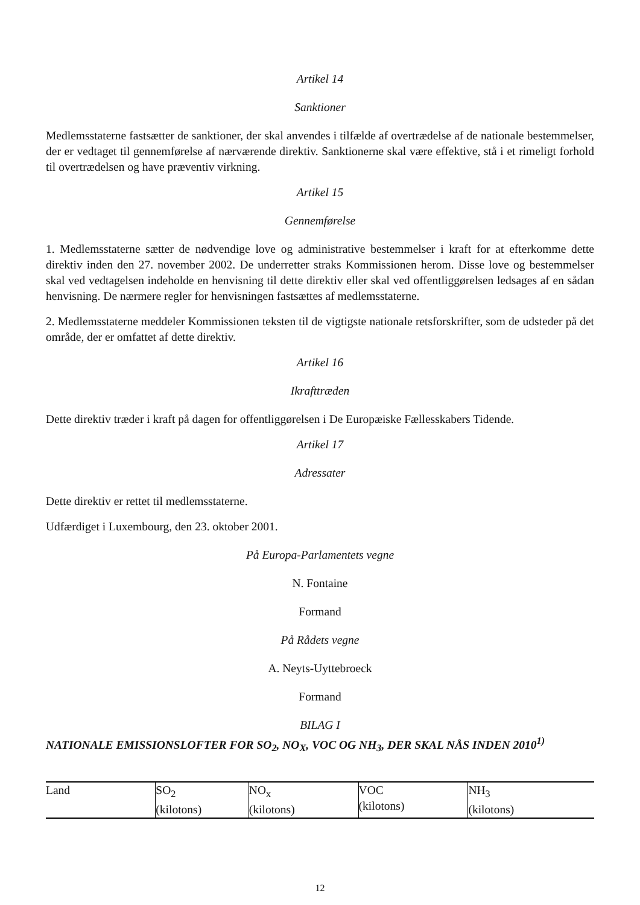Artikel 14
Sanktioner
Medlemsstaterne fastsætter de sanktioner, der skal anvendes i tilfælde af overtrædelse af de nationale bestemmelser, der er vedtaget til gennemførelse af nærværende direktiv. Sanktionerne skal være effektive, stå i et rimeligt forhold til overtrædelsen og have præventiv virkning.
Artikel 15
Gennemførelse
1. Medlemsstaterne sætter de nødvendige love og administrative bestemmelser i kraft for at efterkomme dette direktiv inden den 27. november 2002. De underretter straks Kommissionen herom. Disse love og bestemmelser skal ved vedtagelsen indeholde en henvisning til dette direktiv eller skal ved offentliggørelsen ledsages af en sådan henvisning. De nærmere regler for henvisningen fastsættes af medlemsstaterne.
2. Medlemsstaterne meddeler Kommissionen teksten til de vigtigste nationale retsforskrifter, som de udsteder på det område, der er omfattet af dette direktiv.
Artikel 16
Ikrafttræden
Dette direktiv træder i kraft på dagen for offentliggørelsen i De Europæiske Fællesskabers Tidende.
Artikel 17
Adressater
Dette direktiv er rettet til medlemsstaterne.
Udfærdiget i Luxembourg, den 23. oktober 2001.
På Europa-Parlamentets vegne
N. Fontaine
Formand
På Rådets vegne
A. Neyts-Uyttebroeck
Formand
BILAG I
NATIONALE EMISSIONSLOFTER FOR SO<sub>2</sub>, NO<sub>X</sub>, VOC OG NH<sub>3</sub>, DER SKAL NÅS INDEN 2010<sup>1)</sup>
| Land | SO<sub>2</sub> (kilotons) | NO<sub>x</sub> (kilotons) | VOC (kilotons) | NH<sub>3</sub> (kilotons) |
| --- | --- | --- | --- | --- |
12